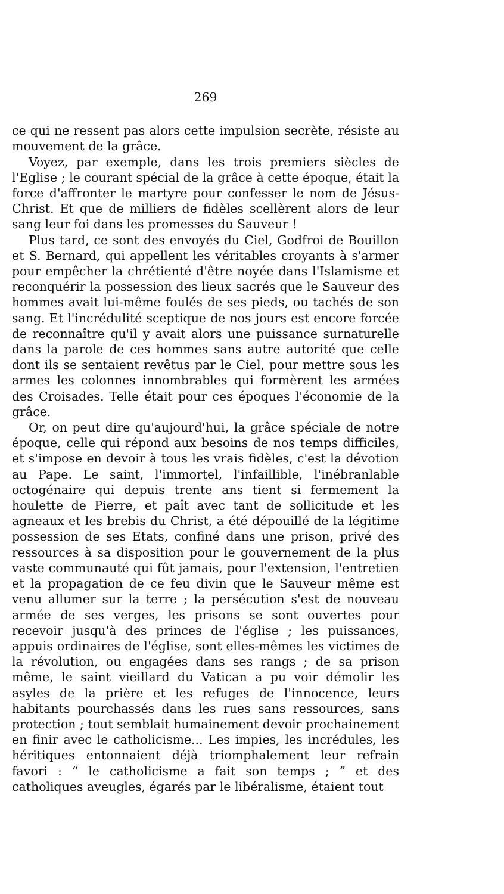269
ce qui ne ressent pas alors cette impulsion secrète, résiste au mouvement de la grâce.
Voyez, par exemple, dans les trois premiers siècles de l'Eglise ; le courant spécial de la grâce à cette époque, était la force d'affronter le martyre pour confesser le nom de Jésus-Christ. Et que de milliers de fidèles scellèrent alors de leur sang leur foi dans les promesses du Sauveur !
Plus tard, ce sont des envoyés du Ciel, Godfroi de Bouillon et S. Bernard, qui appellent les véritables croyants à s'armer pour empêcher la chrétienté d'être noyée dans l'Islamisme et reconquérir la possession des lieux sacrés que le Sauveur des hommes avait lui-même foulés de ses pieds, ou tachés de son sang. Et l'incrédulité sceptique de nos jours est encore forcée de reconnaître qu'il y avait alors une puissance surnaturelle dans la parole de ces hommes sans autre autorité que celle dont ils se sentaient revêtus par le Ciel, pour mettre sous les armes les colonnes innombrables qui formèrent les armées des Croisades. Telle était pour ces époques l'économie de la grâce.
Or, on peut dire qu'aujourd'hui, la grâce spéciale de notre époque, celle qui répond aux besoins de nos temps difficiles, et s'impose en devoir à tous les vrais fidèles, c'est la dévotion au Pape. Le saint, l'immortel, l'infaillible, l'inébranlable octogénaire qui depuis trente ans tient si fermement la houlette de Pierre, et paît avec tant de sollicitude et les agneaux et les brebis du Christ, a été dépouillé de la légitime possession de ses Etats, confiné dans une prison, privé des ressources à sa disposition pour le gouvernement de la plus vaste communauté qui fût jamais, pour l'extension, l'entretien et la propagation de ce feu divin que le Sauveur même est venu allumer sur la terre ; la persécution s'est de nouveau armée de ses verges, les prisons se sont ouvertes pour recevoir jusqu'à des princes de l'église ; les puissances, appuis ordinaires de l'église, sont elles-mêmes les victimes de la révolution, ou engagées dans ses rangs ; de sa prison même, le saint vieillard du Vatican a pu voir démolir les asyles de la prière et les refuges de l'innocence, leurs habitants pourchassés dans les rues sans ressources, sans protection ; tout semblait humainement devoir prochainement en finir avec le catholicisme... Les impies, les incrédules, les héritiques entonnaient déjà triomphalement leur refrain favori : “ le catholicisme a fait son temps ; ” et des catholiques aveugles, égarés par le libéralisme, étaient tout